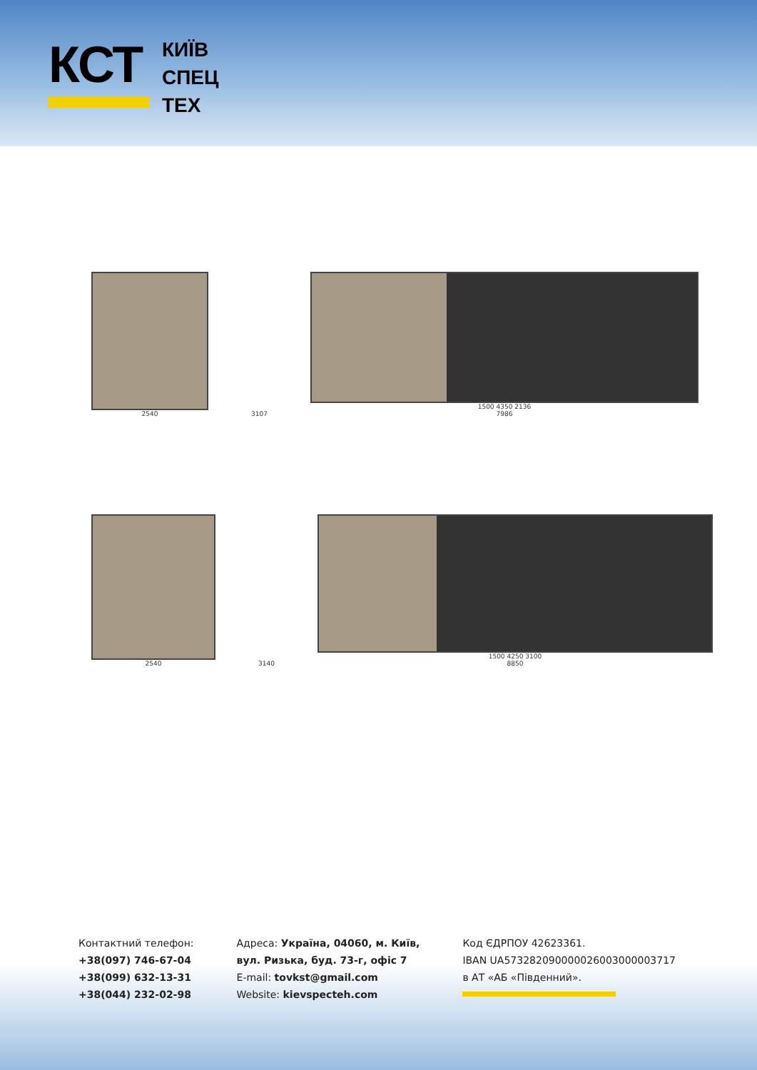КСТ
КИЇВ
СПЕЦ
ТЕХ
2540
3107
1500 4350 2136
7986
2540
3140
1500 4250 3100
8850
Контактний телефон:
+38(097) 746-67-04
+38(099) 632-13-31
+38(044) 232-02-98
Адреса: Україна, 04060, м. Київ,
вул. Ризька, буд. 73-г, офіс 7
E-mail: tovkst@gmail.com
Website: kievspecteh.com
Код ЄДРПОУ 42623361.
IBAN UA573282090000026003000003717
в АТ «АБ «Південний».